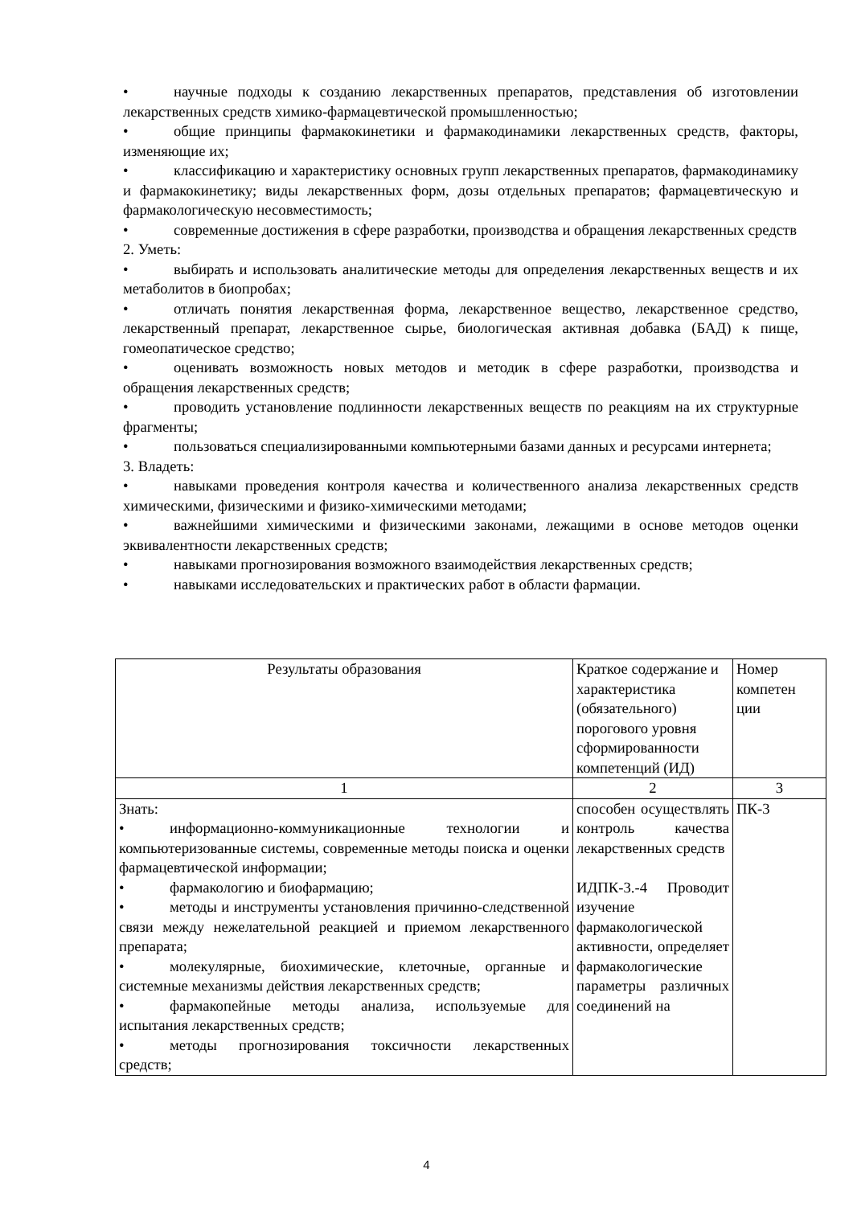• научные подходы к созданию лекарственных препаратов, представления об изготовлении лекарственных средств химико-фармацевтической промышленностью;
• общие принципы фармакокинетики и фармакодинамики лекарственных средств, факторы, изменяющие их;
• классификацию и характеристику основных групп лекарственных препаратов, фармакодинамику и фармакокинетику; виды лекарственных форм, дозы отдельных препаратов; фармацевтическую и фармакологическую несовместимость;
• современные достижения в сфере разработки, производства и обращения лекарственных средств
2. Уметь:
• выбирать и использовать аналитические методы для определения лекарственных веществ и их метаболитов в биопробах;
• отличать понятия лекарственная форма, лекарственное вещество, лекарственное средство, лекарственный препарат, лекарственное сырье, биологическая активная добавка (БАД) к пище, гомеопатическое средство;
• оценивать возможность новых методов и методик в сфере разработки, производства и обращения лекарственных средств;
• проводить установление подлинности лекарственных веществ по реакциям на их структурные фрагменты;
• пользоваться специализированными компьютерными базами данных и ресурсами интернета;
3. Владеть:
• навыками проведения контроля качества и количественного анализа лекарственных средств химическими, физическими и физико-химическими методами;
• важнейшими химическими и физическими законами, лежащими в основе методов оценки эквивалентности лекарственных средств;
• навыками прогнозирования возможного взаимодействия лекарственных средств;
• навыками исследовательских и практических работ в области фармации.
| Результаты образования | Краткое содержание и характеристика (обязательного) порогового уровня сформированности компетенций (ИД) | Номер компетен ции |
| 1 | 2 | 3 |
| Знать: • информационно-коммуникационные технологии и компьютеризованные системы, современные методы поиска и оценки фармацевтической информации; • фармакологию и биофармацию; • методы и инструменты установления причинно-следственной связи между нежелательной реакцией и приемом лекарственного препарата; • молекулярные, биохимические, клеточные, органные и системные механизмы действия лекарственных средств; • фармакопейные методы анализа, используемые для испытания лекарственных средств; • методы прогнозирования токсичности лекарственных средств; | способен осуществлять контроль качества лекарственных средств ИДПК-3.-4 Проводит изучение фармакологической активности, определяет фармакологические параметры различных соединений на | ПК-3 |
4